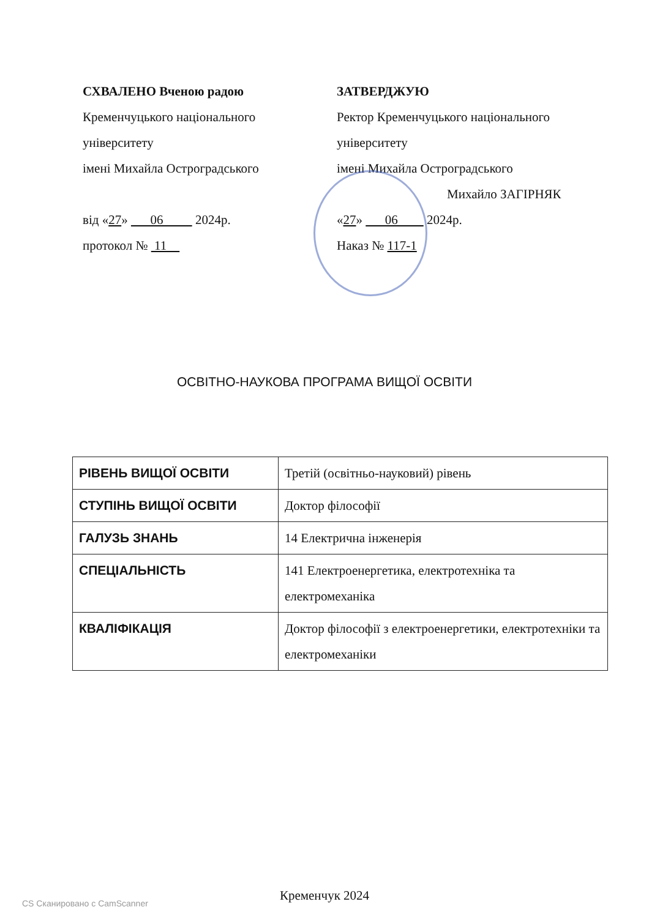СХВАЛЕНО Вченою радою
Кременчуцького національного
університету
імені Михайла Остроградського
від «27» 06 2024р.
протокол № 11
ЗАТВЕРДЖУЮ
Ректор Кременчуцького національного
університету
імені Михайла Остроградського
Михайло ЗАГІРНЯК
«27» 06 2024р.
Наказ № 117-1
ОСВІТНО-НАУКОВА ПРОГРАМА ВИЩОЇ ОСВІТИ
| РІВЕНЬ ВИЩОЇ ОСВІТИ | Третій (освітньо-науковий) рівень |
| СТУПІНЬ ВИЩОЇ ОСВІТИ | Доктор філософії |
| ГАЛУЗЬ ЗНАНЬ | 14 Електрична інженерія |
| СПЕЦІАЛЬНІСТЬ | 141 Електроенергетика, електротехніка та електромеханіка |
| КВАЛІФІКАЦІЯ | Доктор філософії з електроенергетики, електротехніки та електромеханіки |
Кременчук 2024
CS Сканировано с CamScanner